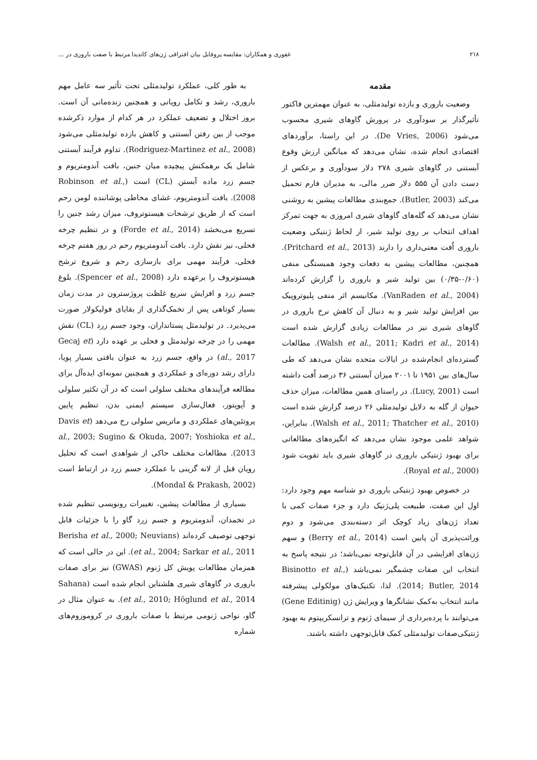۲۱۸ غفوری و همکاران: مقایسه پروفایل بیان افتراقی ژن‌های کاندیدا مرتبط با صفت باروری در ...
مقدمه
وضعیت باروری و بازده تولیدمثلی، به عنوان مهمترین فاکتور تأثیرگذار بر سودآوری در پرورش گاوهای شیری محسوب می‌شود (De Vries, 2006). در این راستا، برآوردهای اقتصادی انجام شده، نشان می‌دهد که میانگین ارزش وقوع آبستنی در گاوهای شیری ۲۷۸ دلار سودآوری و برعکس از دست دادن آن ۵۵۵ دلار ضرر مالی، به مدیران فارم تحمیل می‌کند (Butler, 2003). جمع‌بندی مطالعات پیشین به روشنی نشان می‌دهد که گله‌های گاوهای شیری امروزی به جهت تمرکز اهداف انتخاب بر روی تولید شیر، از لحاظ ژنتیکی وضعیت باروری اُفت معنی‌داری را دارند (Pritchard et al., 2013). همچنین، مطالعات پیشین به دفعات وجود همبستگی منفی (۰/۶۰-۰/۳۵) بین تولید شیر و باروری را گزارش کرده‌اند (VanRaden et al., 2004). مکانیسم اثر منفی پلیوتروپیک بین افزایش تولید شیر و به دنبال آن کاهش نرخ باروری در گاوهای شیری نیز در مطالعات زیادی گزارش شده است (Walsh et al., 2011; Kadri et al., 2014). مطالعات گسترده‌ای انجام‌شده در ایالات متحده نشان می‌دهد که طی سال‌های بین ۱۹۵۱ تا ۲۰۰۱ میزان آبستنی ۳۶ درصد اُفت داشته است (Lucy, 2001). در راستای همین مطالعات، میزان حذف حیوان از گله به دلایل تولیدمثلی ۲۶ درصد گزارش شده است (Walsh et al., 2011; Thatcher et al., 2010). بنابراین، شواهد علمی موجود نشان می‌دهد که انگیزه‌های مطالعاتی برای بهبود ژنتیکی باروری در گاوهای شیری باید تقویت شود (Royal et al., 2000).
در خصوص بهبود ژنتیکی باروری دو شناسه مهم وجود دارد: اول این صفت، طبیعت پلی‌ژنیک دارد و جزء صفات کمی با تعداد ژن‌های زیاد کوچک اثر دسته‌بندی می‌شود و دوم وراثت‌پذیری آن پایین است (Berry et al., 2014) و سهم ژن‌های افزایشی در آن قابل‌توجه نمی‌باشد؛ در نتیجه پاسخ به انتخاب این صفات چشمگیر نمی‌باشد (Bisinotto et al., 2014; Butler, 2014). لذا، تکنیک‌های مولکولی پیشرفته مانند انتخاب به‌کمک نشانگرها و ویرایش ژن (Gene Editinig) می‌توانند با پرده‌برداری از سیمای ژنوم و ترانسکریپتوم به بهبود ژنتیکی‌صفات تولیدمثلی کمک قابل‌توجهی داشته باشند.
به طور کلی، عملکرد تولیدمثلی تحت تأثیر سه عامل مهم باروری، رشد و تکامل رویانی و همچنین زنده‌مانی آن است. بروز اختلال و تضعیف عملکرد در هر کدام از موارد ذکرشده موجب از بین رفتن آبستنی و کاهش بازده تولیدمثلی می‌شود (Rodriguez-Martinez et al., 2008). تداوم فرآیند آبستنی شامل یک برهمکنش پیچیده میان جنین، بافت آندومتریوم و جسم زرد ماده آبستن (CL) است (Robinson et al., 2008). بافت آندومتریوم، غشای مخاطی پوشاننده لومن رحم است که از طریق ترشحات هیستوتروف، میزان رشد جنین را تسریع می‌بخشد (Forde et al., 2014) و در تنظیم چرخه فحلی، نیز نقش دارد. بافت آندومتریوم رحم در روز هفتم چرخه فحلی، فرآیند مهمی برای بازسازی رحم و شروع ترشح هیستوتروف را برعهده دارد (Spencer et al., 2008). بلوغ جسم زرد و افزایش سریع غلظت پروژسترون در مدت زمان بسیار کوتاهی پس از تخمک‌گذاری از بقایای فولیکولار صورت می‌پذیرد. در تولیدمثل پستانداران، وجود جسم زرد (CL) نقش مهمی را در چرخه تولیدمثل و فحلی بر عهده دارد (Gecaj et al., 2017) در واقع، جسم زرد به عنوان بافتی بسیار پویا، دارای رشد دوره‌ای و عملکردی و همچنین نمونه‌ای ایده‌آل برای مطالعه فرآیندهای مختلف سلولی است که در آن تکثیر سلولی و آپوپتوز، فعال‌سازی سیستم ایمنی بدن، تنظیم پایین پروتئین‌های عملکردی و ماتریس سلولی رخ می‌دهد (Davis et al., 2003; Sugino & Okuda, 2007; Yoshioka et al., 2013). مطالعات مختلف حاکی از شواهدی است که تحلیل رویان قبل از لانه گزینی با عملکرد جسم زرد در ارتباط است (Mondal & Prakash, 2002).
بسیاری از مطالعات پیشین، تغییرات رونویسی تنظیم شده در تخمدان، آندومتریوم و جسم زرد گاو را با جزئیات قابل توجهی توصیف کرده‌اند (Berisha et al., 2000; Neuvians et al., 2004; Sarkar et al., 2011). این در حالی است که همزمان مطالعات پویش کل ژنوم (GWAS) نیز برای صفات باروری در گاوهای شیری هلشتاین انجام شده است (Sahana et al., 2010; Höglund et al., 2014). به عنوان مثال در گاو، نواحی ژنومی مرتبط با صفات باروری در کروموزوم‌های شماره